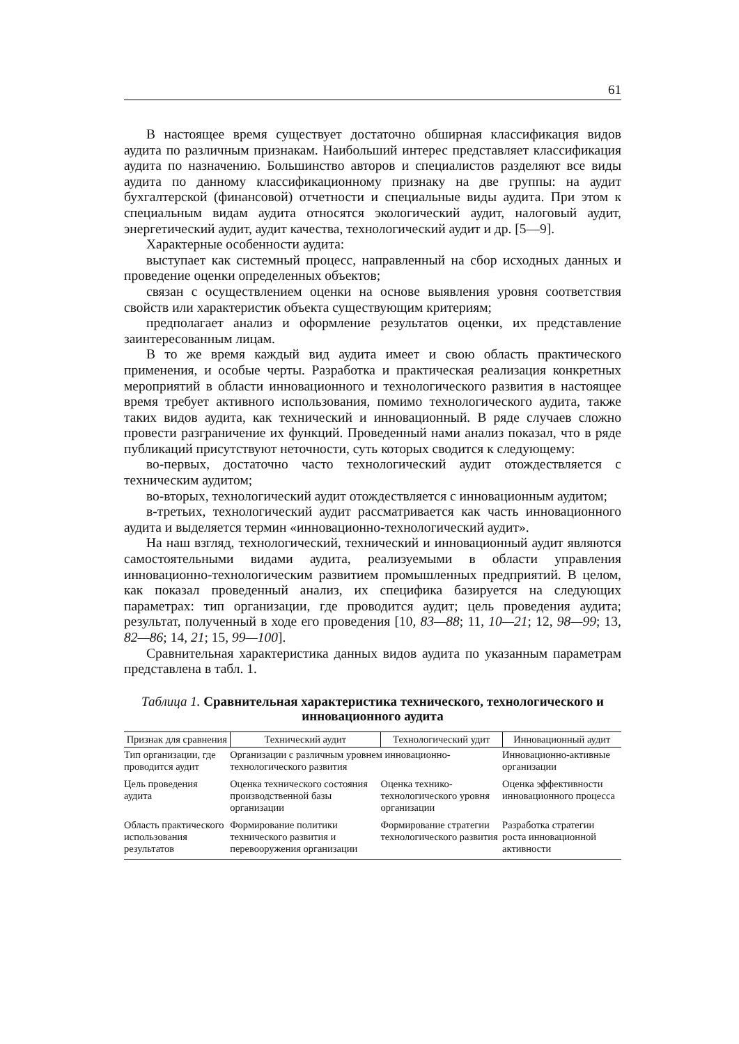61
В настоящее время существует достаточно обширная классификация видов аудита по различным признакам. Наибольший интерес представляет классификация аудита по назначению. Большинство авторов и специалистов разделяют все виды аудита по данному классификационному признаку на две группы: на аудит бухгалтерской (финансовой) отчетности и специальные виды аудита. При этом к специальным видам аудита относятся экологический аудит, налоговый аудит, энергетический аудит, аудит качества, технологический аудит и др. [5—9].
Характерные особенности аудита:
выступает как системный процесс, направленный на сбор исходных данных и проведение оценки определенных объектов;
связан с осуществлением оценки на основе выявления уровня соответствия свойств или характеристик объекта существующим критериям;
предполагает анализ и оформление результатов оценки, их представление заинтересованным лицам.
В то же время каждый вид аудита имеет и свою область практического применения, и особые черты. Разработка и практическая реализация конкретных мероприятий в области инновационного и технологического развития в настоящее время требует активного использования, помимо технологического аудита, также таких видов аудита, как технический и инновационный. В ряде случаев сложно провести разграничение их функций. Проведенный нами анализ показал, что в ряде публикаций присутствуют неточности, суть которых сводится к следующему:
во-первых, достаточно часто технологический аудит отождествляется с техническим аудитом;
во-вторых, технологический аудит отождествляется с инновационным аудитом;
в-третьих, технологический аудит рассматривается как часть инновационного аудита и выделяется термин «инновационно-технологический аудит».
На наш взгляд, технологический, технический и инновационный аудит являются самостоятельными видами аудита, реализуемыми в области управления инновационно-технологическим развитием промышленных предприятий. В целом, как показал проведенный анализ, их специфика базируется на следующих параметрах: тип организации, где проводится аудит; цель проведения аудита; результат, полученный в ходе его проведения [10, 83—88; 11, 10—21; 12, 98—99; 13, 82—86; 14, 21; 15, 99—100].
Сравнительная характеристика данных видов аудита по указанным параметрам представлена в табл. 1.
Таблица 1. Сравнительная характеристика технического, технологического и инновационного аудита
| Признак для сравнения | Технический аудит | Технологический удит | Инновационный аудит |
| --- | --- | --- | --- |
| Тип организации, где проводится аудит | Организации с различным уровнем инновационно-технологического развития | | Инновационно-активные организации |
| Цель проведения аудита | Оценка технического состояния производственной базы организации | Оценка технико-технологического уровня организации | Оценка эффективности инновационного процесса |
| Область практического использования результатов | Формирование политики технического развития и перевооружения организации | Формирование стратегии технологического развития | Разработка стратегии роста инновационной активности |